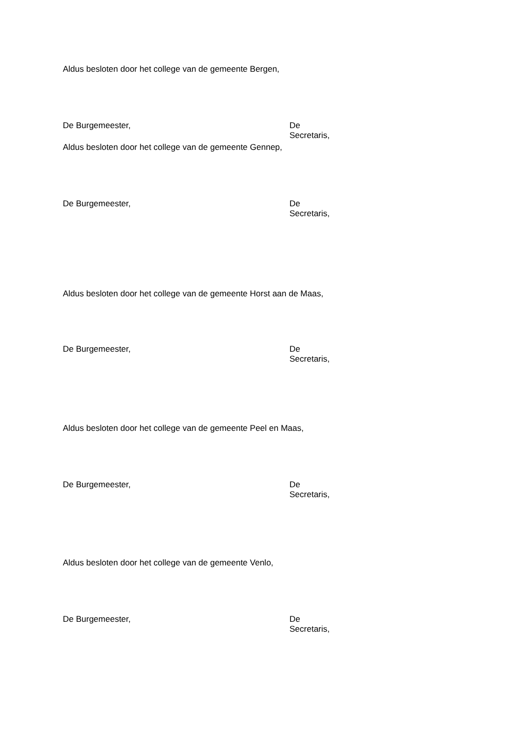Aldus besloten door het college van de gemeente Bergen,
De Burgemeester, De Secretaris,
Aldus besloten door het college van de gemeente Gennep,
De Burgemeester, De Secretaris,
Aldus besloten door het college van de gemeente Horst aan de Maas,
De Burgemeester, De Secretaris,
Aldus besloten door het college van de gemeente Peel en Maas,
De Burgemeester, De Secretaris,
Aldus besloten door het college van de gemeente Venlo,
De Burgemeester, De Secretaris,